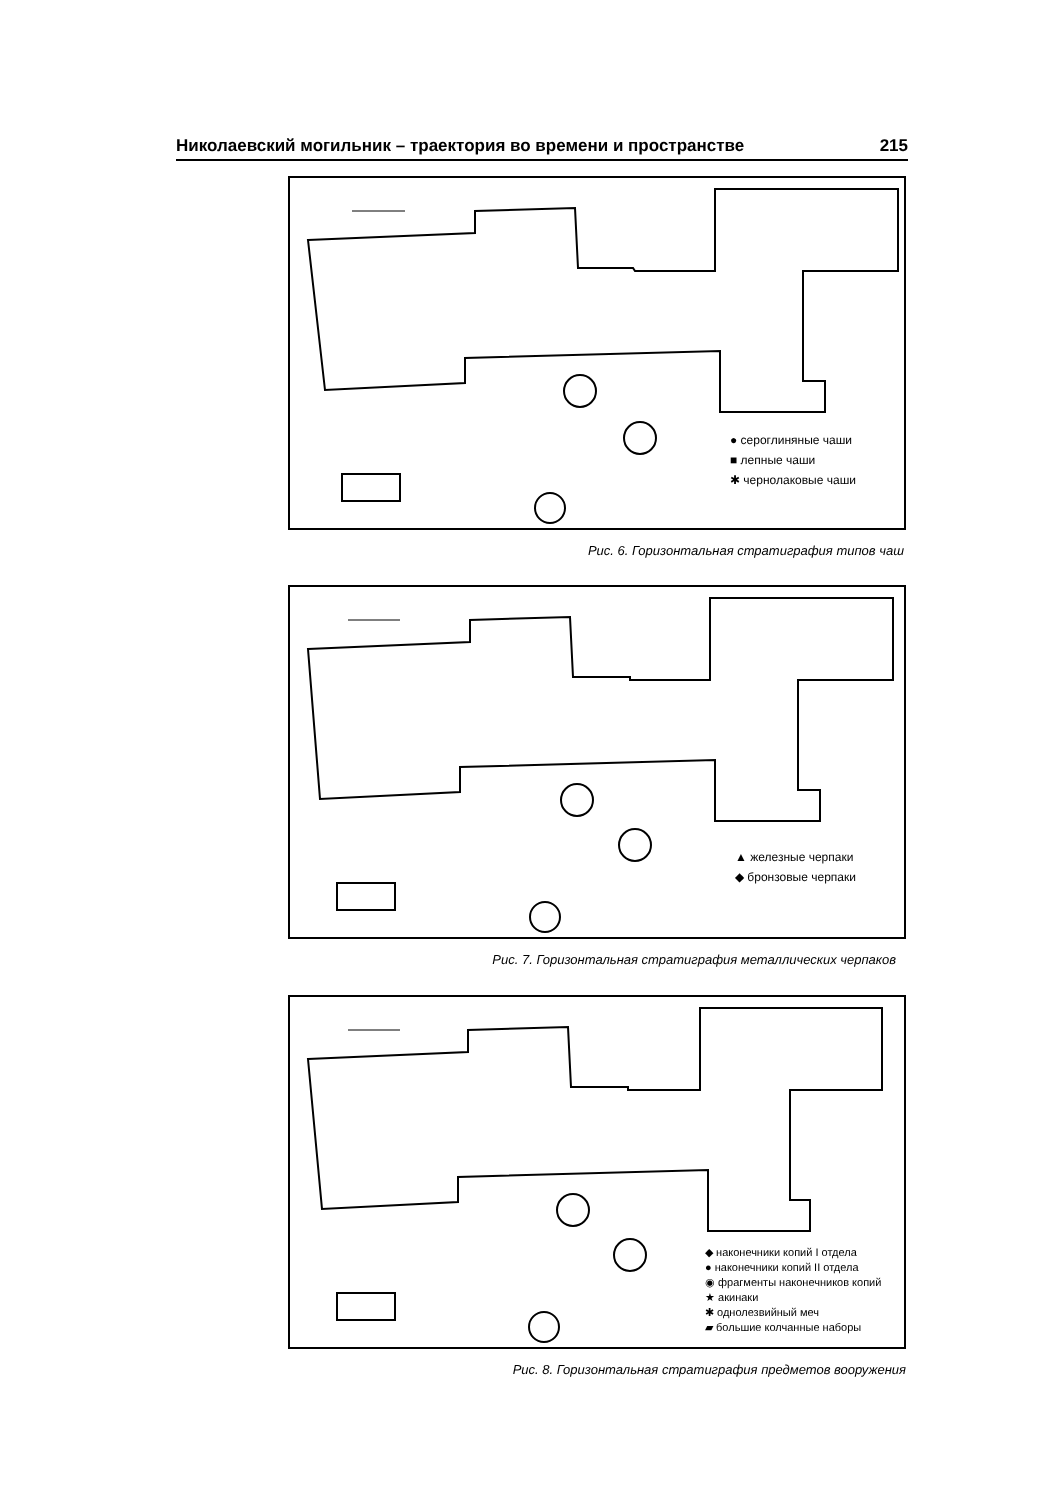Николаевский могильник – траектория во времени и пространстве 215
● сероглиняные чаши
■ лепные чаши
✱ чернолаковые чаши
Рис. 6. Горизонтальная стратиграфия типов чаш
▲ железные черпаки
◆ бронзовые черпаки
Рис. 7. Горизонтальная стратиграфия металлических черпаков
◆ наконечники копий I отдела
● наконечники копий II отдела
◉ фрагменты наконечников копий
★ акинаки
✱ однолезвийный меч
▰ большие колчанные наборы
Рис. 8. Горизонтальная стратиграфия предметов вооружения